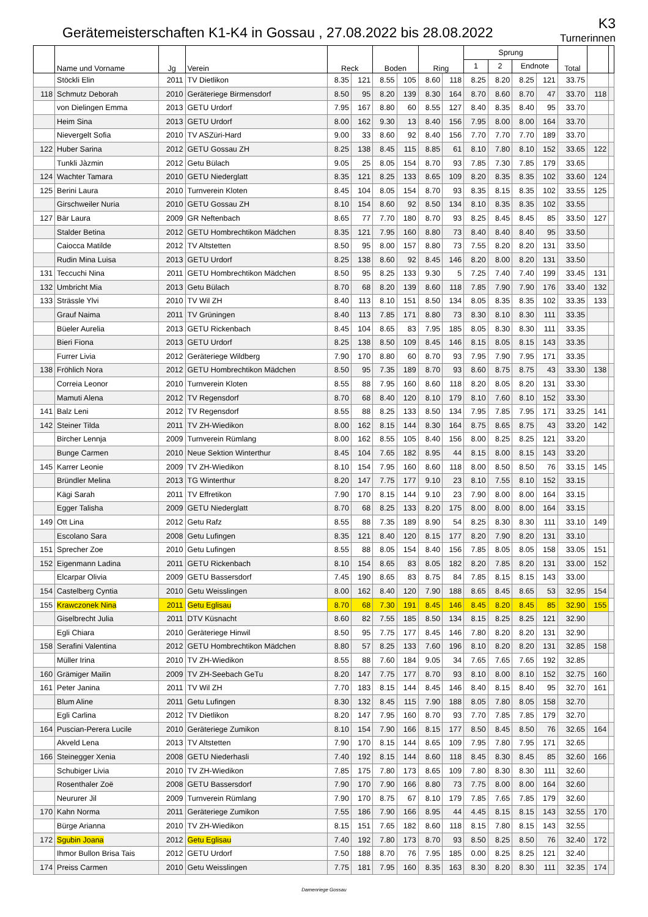Gerätemeisterschaften K1-K4 in Gossau , 27.08.2022 bis 28.08.2022
K3
Turnerinnen
| | Name und Vorname | Jg | Verein | Reck | | Boden | | Ring | | Sprung | | | | Total | | |
| --- | --- | --- | --- | --- | --- | --- | --- | --- | --- | --- | --- | --- | --- | --- | --- | --- |
| | | | | | | | | | | 1 | 2 | Endnote | | | | |
| | Stöckli Elin | 2011 | TV Dietlikon | 8.35 | 121 | 8.55 | 105 | 8.60 | 118 | 8.25 | 8.20 | 8.25 | 121 | 33.75 | | |
| 118 | Schmutz Deborah | 2010 | Geräteriege Birmensdorf | 8.50 | 95 | 8.20 | 139 | 8.30 | 164 | 8.70 | 8.60 | 8.70 | 47 | 33.70 | 118 | |
| | von Dielingen Emma | 2013 | GETU Urdorf | 7.95 | 167 | 8.80 | 60 | 8.55 | 127 | 8.40 | 8.35 | 8.40 | 95 | 33.70 | | |
| | Heim Sina | 2013 | GETU Urdorf | 8.00 | 162 | 9.30 | 13 | 8.40 | 156 | 7.95 | 8.00 | 8.00 | 164 | 33.70 | | |
| | Nievergelt Sofia | 2010 | TV ASZüri-Hard | 9.00 | 33 | 8.60 | 92 | 8.40 | 156 | 7.70 | 7.70 | 7.70 | 189 | 33.70 | | |
| 122 | Huber Sarina | 2012 | GETU Gossau ZH | 8.25 | 138 | 8.45 | 115 | 8.85 | 61 | 8.10 | 7.80 | 8.10 | 152 | 33.65 | 122 | |
| | Tunkli Jàzmin | 2012 | Getu Bülach | 9.05 | 25 | 8.05 | 154 | 8.70 | 93 | 7.85 | 7.30 | 7.85 | 179 | 33.65 | | |
| 124 | Wachter Tamara | 2010 | GETU Niederglatt | 8.35 | 121 | 8.25 | 133 | 8.65 | 109 | 8.20 | 8.35 | 8.35 | 102 | 33.60 | 124 | |
| 125 | Berini Laura | 2010 | Turnverein Kloten | 8.45 | 104 | 8.05 | 154 | 8.70 | 93 | 8.35 | 8.15 | 8.35 | 102 | 33.55 | 125 | |
| | Girschweiler Nuria | 2010 | GETU Gossau ZH | 8.10 | 154 | 8.60 | 92 | 8.50 | 134 | 8.10 | 8.35 | 8.35 | 102 | 33.55 | | |
| 127 | Bär Laura | 2009 | GR Neftenbach | 8.65 | 77 | 7.70 | 180 | 8.70 | 93 | 8.25 | 8.45 | 8.45 | 85 | 33.50 | 127 | |
| | Stalder Betina | 2012 | GETU Hombrechtikon Mädchen | 8.35 | 121 | 7.95 | 160 | 8.80 | 73 | 8.40 | 8.40 | 8.40 | 95 | 33.50 | | |
| | Caiocca Matilde | 2012 | TV Altstetten | 8.50 | 95 | 8.00 | 157 | 8.80 | 73 | 7.55 | 8.20 | 8.20 | 131 | 33.50 | | |
| | Rudin Mina Luisa | 2013 | GETU Urdorf | 8.25 | 138 | 8.60 | 92 | 8.45 | 146 | 8.20 | 8.00 | 8.20 | 131 | 33.50 | | |
| 131 | Teccuchi Nina | 2011 | GETU Hombrechtikon Mädchen | 8.50 | 95 | 8.25 | 133 | 9.30 | 5 | 7.25 | 7.40 | 7.40 | 199 | 33.45 | 131 | |
| 132 | Umbricht Mia | 2013 | Getu Bülach | 8.70 | 68 | 8.20 | 139 | 8.60 | 118 | 7.85 | 7.90 | 7.90 | 176 | 33.40 | 132 | |
| 133 | Strässle Ylvi | 2010 | TV Wil ZH | 8.40 | 113 | 8.10 | 151 | 8.50 | 134 | 8.05 | 8.35 | 8.35 | 102 | 33.35 | 133 | |
| | Grauf Naima | 2011 | TV Grüningen | 8.40 | 113 | 7.85 | 171 | 8.80 | 73 | 8.30 | 8.10 | 8.30 | 111 | 33.35 | | |
| | Büeler Aurelia | 2013 | GETU Rickenbach | 8.45 | 104 | 8.65 | 83 | 7.95 | 185 | 8.05 | 8.30 | 8.30 | 111 | 33.35 | | |
| | Bieri Fiona | 2013 | GETU Urdorf | 8.25 | 138 | 8.50 | 109 | 8.45 | 146 | 8.15 | 8.05 | 8.15 | 143 | 33.35 | | |
| | Furrer Livia | 2012 | Geräteriege Wildberg | 7.90 | 170 | 8.80 | 60 | 8.70 | 93 | 7.95 | 7.90 | 7.95 | 171 | 33.35 | | |
| 138 | Fröhlich Nora | 2012 | GETU Hombrechtikon Mädchen | 8.50 | 95 | 7.35 | 189 | 8.70 | 93 | 8.60 | 8.75 | 8.75 | 43 | 33.30 | 138 | |
| | Correia Leonor | 2010 | Turnverein Kloten | 8.55 | 88 | 7.95 | 160 | 8.60 | 118 | 8.20 | 8.05 | 8.20 | 131 | 33.30 | | |
| | Mamuti Alena | 2012 | TV Regensdorf | 8.70 | 68 | 8.40 | 120 | 8.10 | 179 | 8.10 | 7.60 | 8.10 | 152 | 33.30 | | |
| 141 | Balz Leni | 2012 | TV Regensdorf | 8.55 | 88 | 8.25 | 133 | 8.50 | 134 | 7.95 | 7.85 | 7.95 | 171 | 33.25 | 141 | |
| 142 | Steiner Tilda | 2011 | TV ZH-Wiedikon | 8.00 | 162 | 8.15 | 144 | 8.30 | 164 | 8.75 | 8.65 | 8.75 | 43 | 33.20 | 142 | |
| | Bircher Lennja | 2009 | Turnverein Rümlang | 8.00 | 162 | 8.55 | 105 | 8.40 | 156 | 8.00 | 8.25 | 8.25 | 121 | 33.20 | | |
| | Bunge Carmen | 2010 | Neue Sektion Winterthur | 8.45 | 104 | 7.65 | 182 | 8.95 | 44 | 8.15 | 8.00 | 8.15 | 143 | 33.20 | | |
| 145 | Karrer Leonie | 2009 | TV ZH-Wiedikon | 8.10 | 154 | 7.95 | 160 | 8.60 | 118 | 8.00 | 8.50 | 8.50 | 76 | 33.15 | 145 | |
| | Bründler Melina | 2013 | TG Winterthur | 8.20 | 147 | 7.75 | 177 | 9.10 | 23 | 8.10 | 7.55 | 8.10 | 152 | 33.15 | | |
| | Kägi Sarah | 2011 | TV Effretikon | 7.90 | 170 | 8.15 | 144 | 9.10 | 23 | 7.90 | 8.00 | 8.00 | 164 | 33.15 | | |
| | Egger Talisha | 2009 | GETU Niederglatt | 8.70 | 68 | 8.25 | 133 | 8.20 | 175 | 8.00 | 8.00 | 8.00 | 164 | 33.15 | | |
| 149 | Ott Lina | 2012 | Getu Rafz | 8.55 | 88 | 7.35 | 189 | 8.90 | 54 | 8.25 | 8.30 | 8.30 | 111 | 33.10 | 149 | |
| | Escolano Sara | 2008 | Getu Lufingen | 8.35 | 121 | 8.40 | 120 | 8.15 | 177 | 8.20 | 7.90 | 8.20 | 131 | 33.10 | | |
| 151 | Sprecher Zoe | 2010 | Getu Lufingen | 8.55 | 88 | 8.05 | 154 | 8.40 | 156 | 7.85 | 8.05 | 8.05 | 158 | 33.05 | 151 | |
| 152 | Eigenmann Ladina | 2011 | GETU Rickenbach | 8.10 | 154 | 8.65 | 83 | 8.05 | 182 | 8.20 | 7.85 | 8.20 | 131 | 33.00 | 152 | |
| | Elcarpar Olivia | 2009 | GETU Bassersdorf | 7.45 | 190 | 8.65 | 83 | 8.75 | 84 | 7.85 | 8.15 | 8.15 | 143 | 33.00 | | |
| 154 | Castelberg Cyntia | 2010 | Getu Weisslingen | 8.00 | 162 | 8.40 | 120 | 7.90 | 188 | 8.65 | 8.45 | 8.65 | 53 | 32.95 | 154 | |
| 155 | Krawczonek Nina | 2011 | Getu Eglisau | 8.70 | 68 | 7.30 | 191 | 8.45 | 146 | 8.45 | 8.20 | 8.45 | 85 | 32.90 | 155 | |
| | Giselbrecht Julia | 2011 | DTV Küsnacht | 8.60 | 82 | 7.55 | 185 | 8.50 | 134 | 8.15 | 8.25 | 8.25 | 121 | 32.90 | | |
| | Egli Chiara | 2010 | Geräteriege Hinwil | 8.50 | 95 | 7.75 | 177 | 8.45 | 146 | 7.80 | 8.20 | 8.20 | 131 | 32.90 | | |
| 158 | Serafini Valentina | 2012 | GETU Hombrechtikon Mädchen | 8.80 | 57 | 8.25 | 133 | 7.60 | 196 | 8.10 | 8.20 | 8.20 | 131 | 32.85 | 158 | |
| | Müller Irina | 2010 | TV ZH-Wiedikon | 8.55 | 88 | 7.60 | 184 | 9.05 | 34 | 7.65 | 7.65 | 7.65 | 192 | 32.85 | | |
| 160 | Grämiger Mailin | 2009 | TV ZH-Seebach GeTu | 8.20 | 147 | 7.75 | 177 | 8.70 | 93 | 8.10 | 8.00 | 8.10 | 152 | 32.75 | 160 | |
| 161 | Peter Janina | 2011 | TV Wil ZH | 7.70 | 183 | 8.15 | 144 | 8.45 | 146 | 8.40 | 8.15 | 8.40 | 95 | 32.70 | 161 | |
| | Blum Aline | 2011 | Getu Lufingen | 8.30 | 132 | 8.45 | 115 | 7.90 | 188 | 8.05 | 7.80 | 8.05 | 158 | 32.70 | | |
| | Egli Carlina | 2012 | TV Dietlikon | 8.20 | 147 | 7.95 | 160 | 8.70 | 93 | 7.70 | 7.85 | 7.85 | 179 | 32.70 | | |
| 164 | Puscian-Perera Lucile | 2010 | Geräteriege Zumikon | 8.10 | 154 | 7.90 | 166 | 8.15 | 177 | 8.50 | 8.45 | 8.50 | 76 | 32.65 | 164 | |
| | Akveld Lena | 2013 | TV Altstetten | 7.90 | 170 | 8.15 | 144 | 8.65 | 109 | 7.95 | 7.80 | 7.95 | 171 | 32.65 | | |
| 166 | Steinegger Xenia | 2008 | GETU Niederhasli | 7.40 | 192 | 8.15 | 144 | 8.60 | 118 | 8.45 | 8.30 | 8.45 | 85 | 32.60 | 166 | |
| | Schubiger Livia | 2010 | TV ZH-Wiedikon | 7.85 | 175 | 7.80 | 173 | 8.65 | 109 | 7.80 | 8.30 | 8.30 | 111 | 32.60 | | |
| | Rosenthaler Zoë | 2008 | GETU Bassersdorf | 7.90 | 170 | 7.90 | 166 | 8.80 | 73 | 7.75 | 8.00 | 8.00 | 164 | 32.60 | | |
| | Neururer Jil | 2009 | Turnverein Rümlang | 7.90 | 170 | 8.75 | 67 | 8.10 | 179 | 7.85 | 7.65 | 7.85 | 179 | 32.60 | | |
| 170 | Kahn Norma | 2011 | Geräteriege Zumikon | 7.55 | 186 | 7.90 | 166 | 8.95 | 44 | 4.45 | 8.15 | 8.15 | 143 | 32.55 | 170 | |
| | Bürge Arianna | 2010 | TV ZH-Wiedikon | 8.15 | 151 | 7.65 | 182 | 8.60 | 118 | 8.15 | 7.80 | 8.15 | 143 | 32.55 | | |
| 172 | Sgubin Joana | 2012 | Getu Eglisau | 7.40 | 192 | 7.80 | 173 | 8.70 | 93 | 8.50 | 8.25 | 8.50 | 76 | 32.40 | 172 | |
| | Ihmor Bullon Brisa Tais | 2012 | GETU Urdorf | 7.50 | 188 | 8.70 | 76 | 7.95 | 185 | 0.00 | 8.25 | 8.25 | 121 | 32.40 | | |
| 174 | Preiss Carmen | 2010 | Getu Weisslingen | 7.75 | 181 | 7.95 | 160 | 8.35 | 163 | 8.30 | 8.20 | 8.30 | 111 | 32.35 | 174 | |
Damenriege Gossau